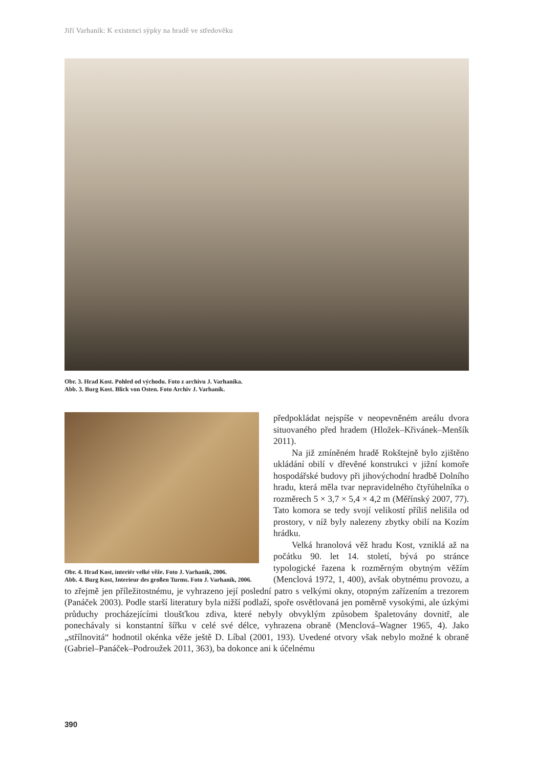Jiří Varhaník: K existenci sýpky na hradě ve středověku
Obr. 3. Hrad Kost. Pohled od východu. Foto z archivu J. Varhaníka.
Abb. 3. Burg Kost. Blick von Osten. Foto Archiv J. Varhaník.
Obr. 4. Hrad Kost, interiér velké věže. Foto J. Varhaník, 2006.
Abb. 4. Burg Kost, Interieur des großen Turms. Foto J. Varhaník, 2006.
předpokládat nejspíše v neopevněném areálu dvora situovaného před hradem (Hložek–Křivánek–Menšík 2011).
Na již zmíněném hradě Rokštejně bylo zjištěno ukládání obilí v dřevěné konstrukci v jižní komoře hospodářské budovy při jihovýchodní hradbě Dolního hradu, která měla tvar nepravidelného čtyřúhelníka o rozměrech 5 × 3,7 × 5,4 × 4,2 m (Měřínský 2007, 77). Tato komora se tedy svojí velikostí příliš nelišila od prostory, v níž byly nalezeny zbytky obilí na Kozím hrádku.
Velká hranolová věž hradu Kost, vzniklá až na počátku 90. let 14. století, bývá po stránce typologické řazena k rozměrným obytným věžím (Menclová 1972, 1, 400), avšak obytnému provozu, a to zřejmě jen příležitostnému, je vyhrazeno její poslední patro s velkými okny, otopným zařízením a trezorem (Panáček 2003). Podle starší literatury byla nižší podlaží, spoře osvětlovaná jen poměrně vysokými, ale úzkými průduchy procházejícími tloušťkou zdiva, které nebyly obvyklým způsobem špaletovány dovnitř, ale ponechávaly si konstantní šířku v celé své délce, vyhrazena obraně (Menclová–Wagner 1965, 4). Jako „střílnovitá“ hodnotil okénka věže ještě D. Líbal (2001, 193). Uvedené otvory však nebylo možné k obraně (Gabriel–Panáček–Podroužek 2011, 363), ba dokonce ani k účelnému
390